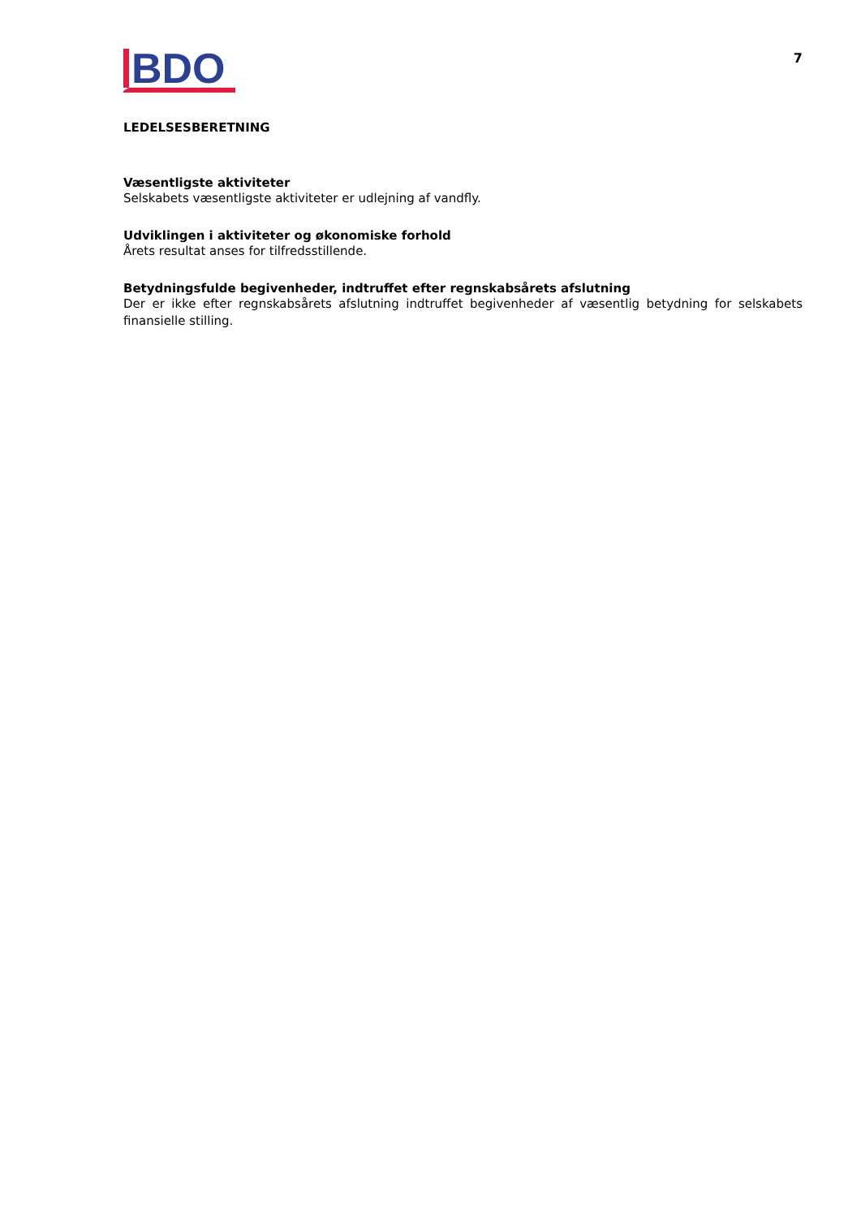BDO
7
LEDELSESBERETNING
Væsentligste aktiviteter
Selskabets væsentligste aktiviteter er udlejning af vandfly.
Udviklingen i aktiviteter og økonomiske forhold
Årets resultat anses for tilfredsstillende.
Betydningsfulde begivenheder, indtruffet efter regnskabsårets afslutning
Der er ikke efter regnskabsårets afslutning indtruffet begivenheder af væsentlig betydning for selskabets finansielle stilling.